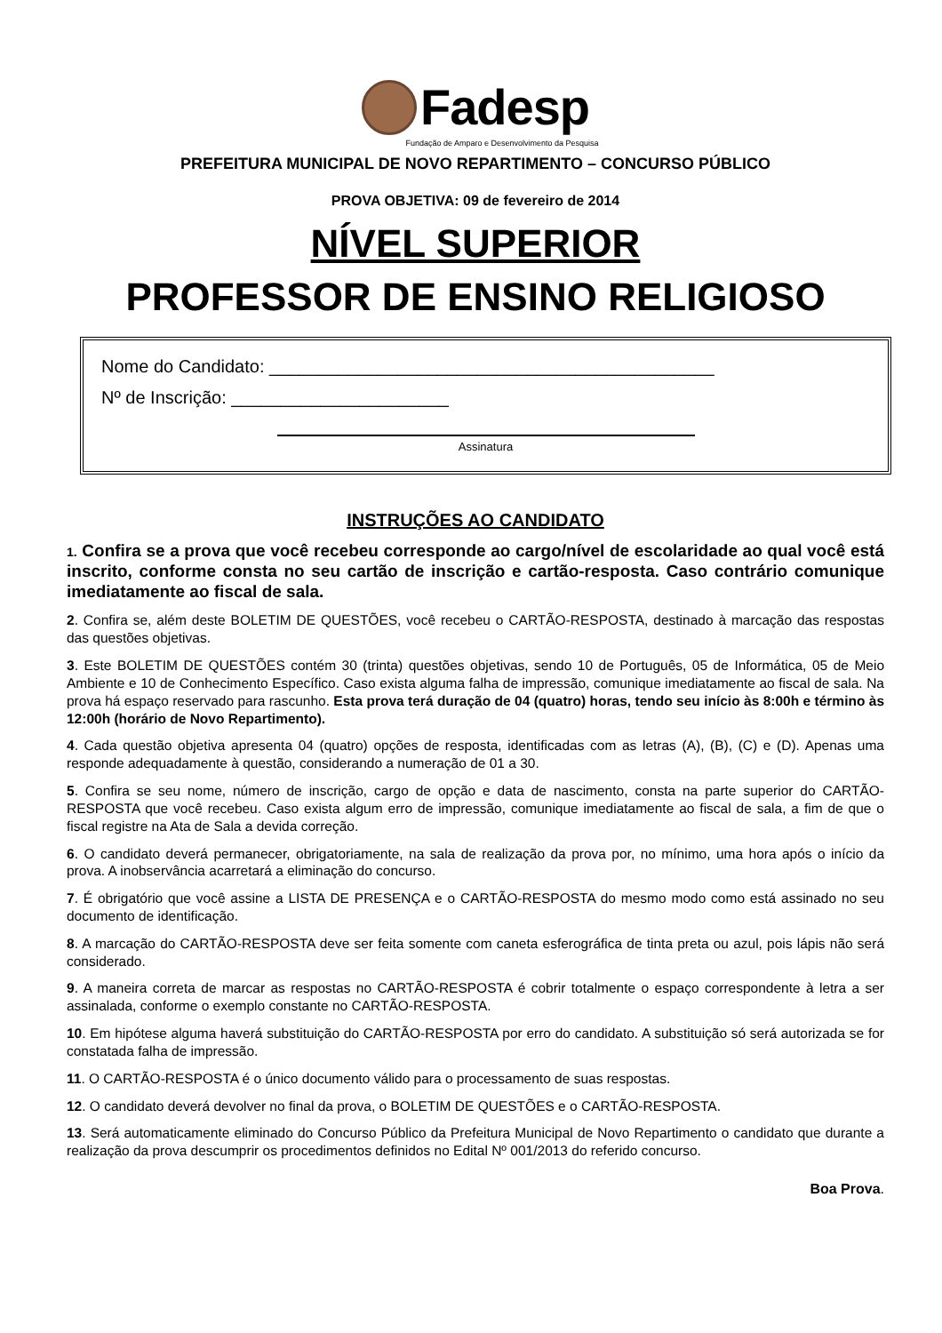Fadesp
Fundação de Amparo e Desenvolvimento da Pesquisa
PREFEITURA MUNICIPAL DE NOVO REPARTIMENTO – CONCURSO PÚBLICO
PROVA OBJETIVA: 09 de fevereiro de 2014
NÍVEL SUPERIOR
PROFESSOR DE ENSINO RELIGIOSO
Nome do Candidato: _____________________________________________
Nº de Inscrição: ______________________
Assinatura
INSTRUÇÕES AO CANDIDATO
1. Confira se a prova que você recebeu corresponde ao cargo/nível de escolaridade ao qual você está inscrito, conforme consta no seu cartão de inscrição e cartão-resposta. Caso contrário comunique imediatamente ao fiscal de sala.
2. Confira se, além deste BOLETIM DE QUESTÕES, você recebeu o CARTÃO-RESPOSTA, destinado à marcação das respostas das questões objetivas.
3. Este BOLETIM DE QUESTÕES contém 30 (trinta) questões objetivas, sendo 10 de Português, 05 de Informática, 05 de Meio Ambiente e 10 de Conhecimento Específico. Caso exista alguma falha de impressão, comunique imediatamente ao fiscal de sala. Na prova há espaço reservado para rascunho. Esta prova terá duração de 04 (quatro) horas, tendo seu início às 8:00h e término às 12:00h (horário de Novo Repartimento).
4. Cada questão objetiva apresenta 04 (quatro) opções de resposta, identificadas com as letras (A), (B), (C) e (D). Apenas uma responde adequadamente à questão, considerando a numeração de 01 a 30.
5. Confira se seu nome, número de inscrição, cargo de opção e data de nascimento, consta na parte superior do CARTÃO-RESPOSTA que você recebeu. Caso exista algum erro de impressão, comunique imediatamente ao fiscal de sala, a fim de que o fiscal registre na Ata de Sala a devida correção.
6. O candidato deverá permanecer, obrigatoriamente, na sala de realização da prova por, no mínimo, uma hora após o início da prova. A inobservância acarretará a eliminação do concurso.
7. É obrigatório que você assine a LISTA DE PRESENÇA e o CARTÃO-RESPOSTA do mesmo modo como está assinado no seu documento de identificação.
8. A marcação do CARTÃO-RESPOSTA deve ser feita somente com caneta esferográfica de tinta preta ou azul, pois lápis não será considerado.
9. A maneira correta de marcar as respostas no CARTÃO-RESPOSTA é cobrir totalmente o espaço correspondente à letra a ser assinalada, conforme o exemplo constante no CARTÃO-RESPOSTA.
10. Em hipótese alguma haverá substituição do CARTÃO-RESPOSTA por erro do candidato. A substituição só será autorizada se for constatada falha de impressão.
11. O CARTÃO-RESPOSTA é o único documento válido para o processamento de suas respostas.
12. O candidato deverá devolver no final da prova, o BOLETIM DE QUESTÕES e o CARTÃO-RESPOSTA.
13. Será automaticamente eliminado do Concurso Público da Prefeitura Municipal de Novo Repartimento o candidato que durante a realização da prova descumprir os procedimentos definidos no Edital Nº 001/2013 do referido concurso.
Boa Prova.